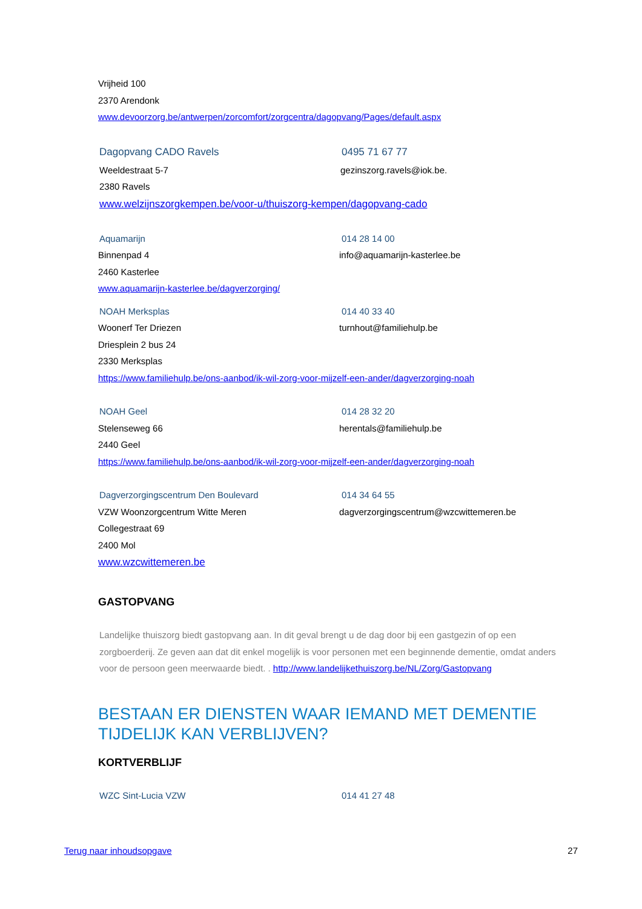Vrijheid 100
2370 Arendonk
www.devoorzorg.be/antwerpen/zorcomfort/zorgcentra/dagopvang/Pages/default.aspx
Dagopvang CADO Ravels 0495 71 67 77
Weeldestraat 5-7 gezinszorg.ravels@iok.be.
2380 Ravels
www.welzijnszorgkempen.be/voor-u/thuiszorg-kempen/dagopvang-cado
Aquamarijn 014 28 14 00
Binnenpad 4 info@aquamarijn-kasterlee.be
2460 Kasterlee
www.aquamarijn-kasterlee.be/dagverzorging/
NOAH Merksplas 014 40 33 40
Woonerf Ter Driezen turnhout@familiehulp.be
Driesplein 2 bus 24
2330 Merksplas
https://www.familiehulp.be/ons-aanbod/ik-wil-zorg-voor-mijzelf-een-ander/dagverzorging-noah
NOAH Geel 014 28 32 20
Stelenseweg 66 herentals@familiehulp.be
2440 Geel
https://www.familiehulp.be/ons-aanbod/ik-wil-zorg-voor-mijzelf-een-ander/dagverzorging-noah
Dagverzorgingscentrum Den Boulevard 014 34 64 55
VZW Woonzorgcentrum Witte Meren dagverzorgingscentrum@wzcwittemeren.be
Collegestraat 69
2400 Mol
www.wzcwittemeren.be
GASTOPVANG
Landelijke thuiszorg biedt gastopvang aan. In dit geval brengt u de dag door bij een gastgezin of op een zorgboerderij. Ze geven aan dat dit enkel mogelijk is voor personen met een beginnende dementie, omdat anders voor de persoon geen meerwaarde biedt. . http://www.landelijkethuiszorg.be/NL/Zorg/Gastopvang
BESTAAN ER DIENSTEN WAAR IEMAND MET DEMENTIE TIJDELIJK KAN VERBLIJVEN?
KORTVERBLIJF
WZC Sint-Lucia VZW 014 41 27 48
Terug naar inhoudsopgave 27